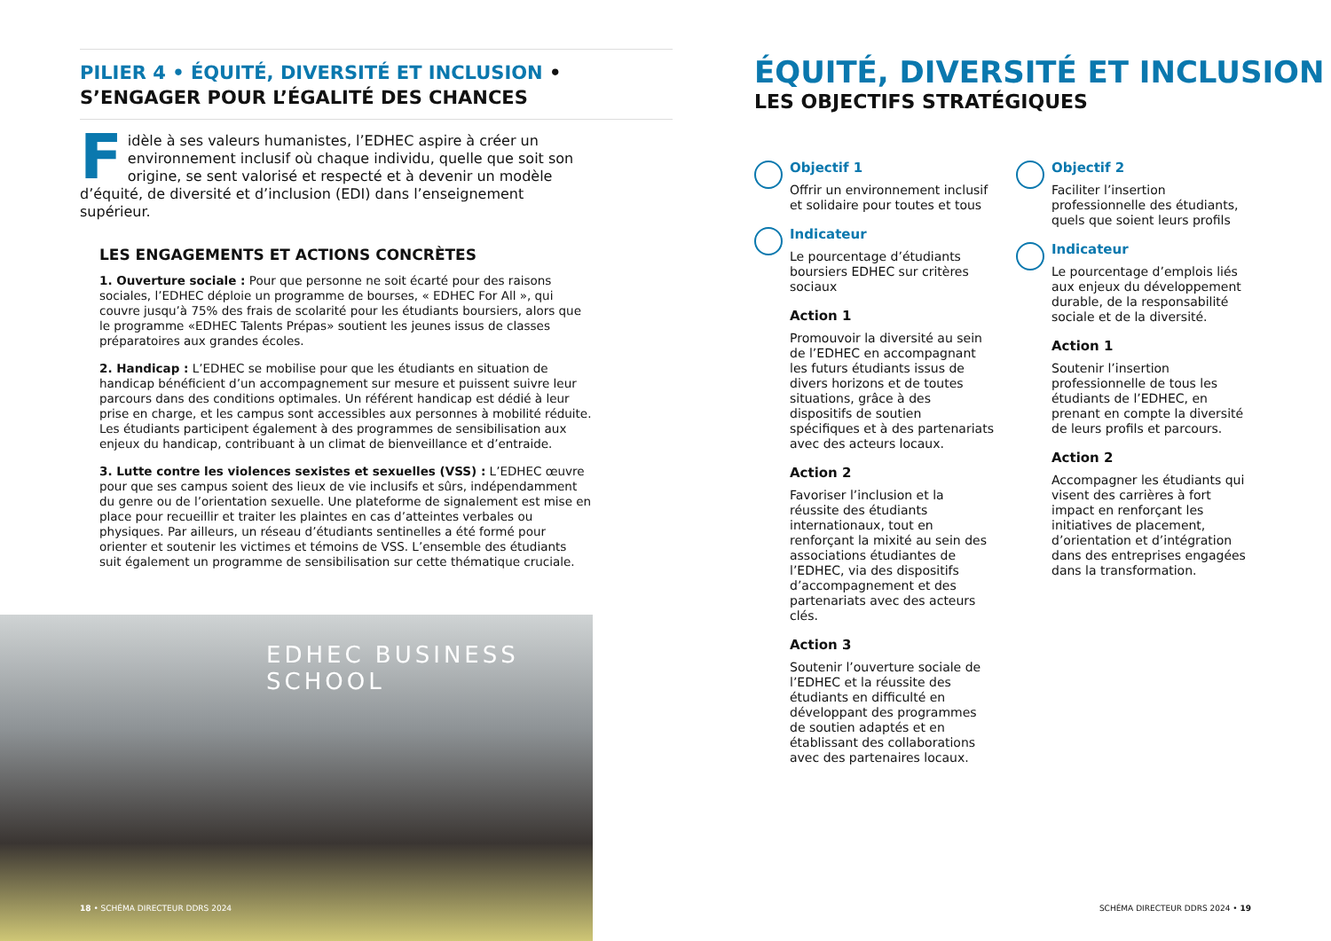PILIER 4 • ÉQUITÉ, DIVERSITÉ ET INCLUSION •
S’ENGAGER POUR L’ÉGALITÉ DES CHANCES
Fidèle à ses valeurs humanistes, l’EDHEC aspire à créer un environnement inclusif où chaque individu, quelle que soit son origine, se sent valorisé et respecté et à devenir un modèle d’équité, de diversité et d’inclusion (EDI) dans l’enseignement supérieur.
LES ENGAGEMENTS ET ACTIONS CONCRÈTES
1. Ouverture sociale : Pour que personne ne soit écarté pour des raisons sociales, l’EDHEC déploie un programme de bourses, « EDHEC For All », qui couvre jusqu’à 75% des frais de scolarité pour les étudiants boursiers, alors que le programme «EDHEC Talents Prépas» soutient les jeunes issus de classes préparatoires aux grandes écoles.
2. Handicap : L’EDHEC se mobilise pour que les étudiants en situation de handicap bénéficient d’un accompagnement sur mesure et puissent suivre leur parcours dans des conditions optimales. Un référent handicap est dédié à leur prise en charge, et les campus sont accessibles aux personnes à mobilité réduite. Les étudiants participent également à des programmes de sensibilisation aux enjeux du handicap, contribuant à un climat de bienveillance et d’entraide.
3. Lutte contre les violences sexistes et sexuelles (VSS) : L’EDHEC œuvre pour que ses campus soient des lieux de vie inclusifs et sûrs, indépendamment du genre ou de l’orientation sexuelle. Une plateforme de signalement est mise en place pour recueillir et traiter les plaintes en cas d’atteintes verbales ou physiques. Par ailleurs, un réseau d’étudiants sentinelles a été formé pour orienter et soutenir les victimes et témoins de VSS. L’ensemble des étudiants suit également un programme de sensibilisation sur cette thématique cruciale.
EDHEC BUSINESS SCHOOL
18 • SCHÉMA DIRECTEUR DDRS 2024
ÉQUITÉ, DIVERSITÉ ET INCLUSION
LES OBJECTIFS STRATÉGIQUES
Objectif 1
Offrir un environnement inclusif et solidaire pour toutes et tous
Indicateur
Le pourcentage d’étudiants boursiers EDHEC sur critères sociaux
Action 1
Promouvoir la diversité au sein de l’EDHEC en accompagnant les futurs étudiants issus de divers horizons et de toutes situations, grâce à des dispositifs de soutien spécifiques et à des partenariats avec des acteurs locaux.
Action 2
Favoriser l’inclusion et la réussite des étudiants internationaux, tout en renforçant la mixité au sein des associations étudiantes de l’EDHEC, via des dispositifs d’accompagnement et des partenariats avec des acteurs clés.
Action 3
Soutenir l’ouverture sociale de l’EDHEC et la réussite des étudiants en difficulté en développant des programmes de soutien adaptés et en établissant des collaborations avec des partenaires locaux.
Objectif 2
Faciliter l’insertion professionnelle des étudiants, quels que soient leurs profils
Indicateur
Le pourcentage d’emplois liés aux enjeux du développement durable, de la responsabilité sociale et de la diversité.
Action 1
Soutenir l’insertion professionnelle de tous les étudiants de l’EDHEC, en prenant en compte la diversité de leurs profils et parcours.
Action 2
Accompagner les étudiants qui visent des carrières à fort impact en renforçant les initiatives de placement, d’orientation et d’intégration dans des entreprises engagées dans la transformation.
SCHÉMA DIRECTEUR DDRS 2024 • 19